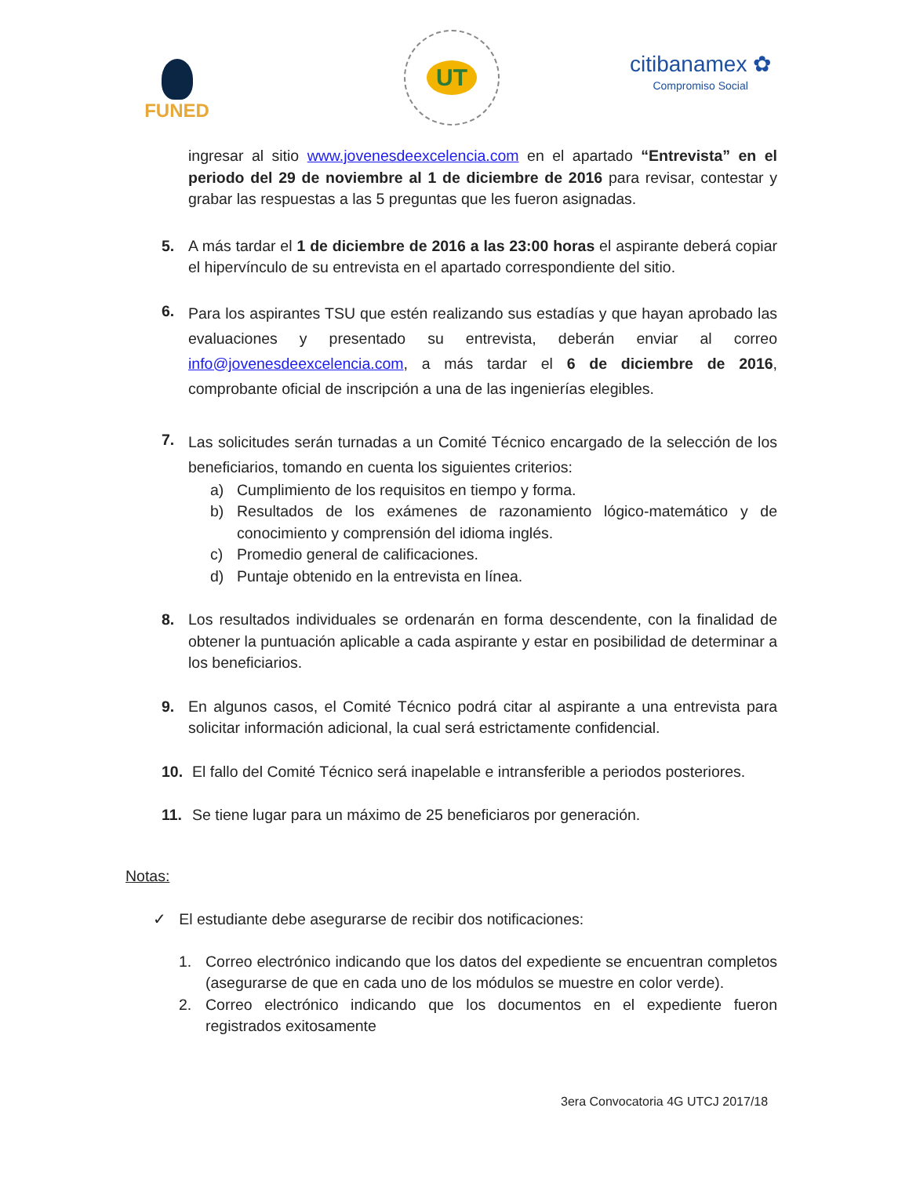FUNED
UT
citibanamex ✿
Compromiso Social
ingresar al sitio www.jovenesdeexcelencia.com en el apartado “Entrevista” en el periodo del 29 de noviembre al 1 de diciembre de 2016 para revisar, contestar y grabar las respuestas a las 5 preguntas que les fueron asignadas.
5. A más tardar el 1 de diciembre de 2016 a las 23:00 horas el aspirante deberá copiar el hipervínculo de su entrevista en el apartado correspondiente del sitio.
6.
Para los aspirantes TSU que estén realizando sus estadías y que hayan aprobado las evaluaciones y presentado su entrevista, deberán enviar al correo info@jovenesdeexcelencia.com, a más tardar el 6 de diciembre de 2016, comprobante oficial de inscripción a una de las ingenierías elegibles.
7.
Las solicitudes serán turnadas a un Comité Técnico encargado de la selección de los beneficiarios, tomando en cuenta los siguientes criterios:
a) Cumplimiento de los requisitos en tiempo y forma.
b) Resultados de los exámenes de razonamiento lógico-matemático y de conocimiento y comprensión del idioma inglés.
c) Promedio general de calificaciones.
d) Puntaje obtenido en la entrevista en línea.
8. Los resultados individuales se ordenarán en forma descendente, con la finalidad de obtener la puntuación aplicable a cada aspirante y estar en posibilidad de determinar a los beneficiarios.
9. En algunos casos, el Comité Técnico podrá citar al aspirante a una entrevista para solicitar información adicional, la cual será estrictamente confidencial.
10. El fallo del Comité Técnico será inapelable e intransferible a periodos posteriores.
11. Se tiene lugar para un máximo de 25 beneficiaros por generación.
Notas:
✓ El estudiante debe asegurarse de recibir dos notificaciones:
1. Correo electrónico indicando que los datos del expediente se encuentran completos (asegurarse de que en cada uno de los módulos se muestre en color verde).
2. Correo electrónico indicando que los documentos en el expediente fueron registrados exitosamente
3era Convocatoria 4G UTCJ 2017/18